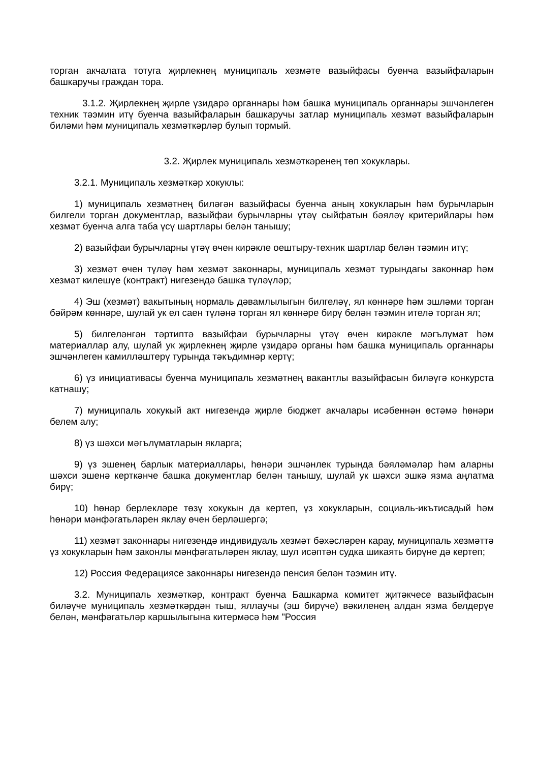торган акчалата тотуга җирлекнең муниципаль хезмәте вазыйфасы буенча вазыйфаларын башкаручы граждан тора.
3.1.2. Җирлекнең җирле үзидарә органнары һәм башка муниципаль органнары эшчәнлеген техник тәэмин итү буенча вазыйфаларын башкаручы затлар муниципаль хезмәт вазыйфаларын биләми һәм муниципаль хезмәткәрләр булып тормый.
3.2. Җирлек муниципаль хезмәткәренең төп хокуклары.
3.2.1. Муниципаль хезмәткәр хокуклы:
1) муниципаль хезмәтнең биләгән вазыйфасы буенча аның хокукларын һәм бурычларын билгели торган документлар, вазыйфаи бурычларны үтәү сыйфатын бәяләү критерийлары һәм хезмәт буенча алга таба үсү шартлары белән танышу;
2) вазыйфаи бурычларны үтәү өчен кирәкле оештыру-техник шартлар белән тәэмин итү;
3) хезмәт өчен түләү һәм хезмәт законнары, муниципаль хезмәт турындагы законнар һәм хезмәт килешүе (контракт) нигезендә башка түләүләр;
4) Эш (хезмәт) вакытының нормаль дәвамлылыгын билгеләү, ял көннәре һәм эшләми торган бәйрәм көннәре, шулай ук ел саен түләнә торган ял көннәре бирү белән тәэмин ителә торган ял;
5) билгеләнгән тәртиптә вазыйфаи бурычларны үтәү өчен кирәкле мәгълүмат һәм материаллар алу, шулай ук җирлекнең җирле үзидарә органы һәм башка муниципаль органнары эшчәнлеген камилләштерү турында тәкъдимнәр кертү;
6) үз инициативасы буенча муниципаль хезмәтнең вакантлы вазыйфасын биләүгә конкурста катнашу;
7) муниципаль хокукый акт нигезендә җирле бюджет акчалары исәбеннән өстәмә һөнәри белем алу;
8) үз шәхси мәгълүматларын якларга;
9) үз эшенең барлык материаллары, һөнәри эшчәнлек турында бәяләмәләр һәм аларны шәхси эшенә керткәнче башка документлар белән танышу, шулай ук шәхси эшкә язма аңлатма бирү;
10) һөнәр берлекләре төзү хокукын да кертеп, үз хокукларын, социаль-икътисадый һәм һөнәри мәнфәгатьләрен яклау өчен берләшергә;
11) хезмәт законнары нигезендә индивидуаль хезмәт бәхәсләрен карау, муниципаль хезмәттә үз хокукларын һәм законлы мәнфәгатьләрен яклау, шул исәптән судка шикаять бирүне дә кертеп;
12) Россия Федерациясе законнары нигезендә пенсия белән тәэмин итү.
3.2. Муниципаль хезмәткәр, контракт буенча Башкарма комитет җитәкчесе вазыйфасын биләүче муниципаль хезмәткәрдән тыш, яллаучы (эш бирүче) вәкиленең алдан язма белдерүе белән, мәнфәгатьләр каршылыгына китермәсә һәм "Россия